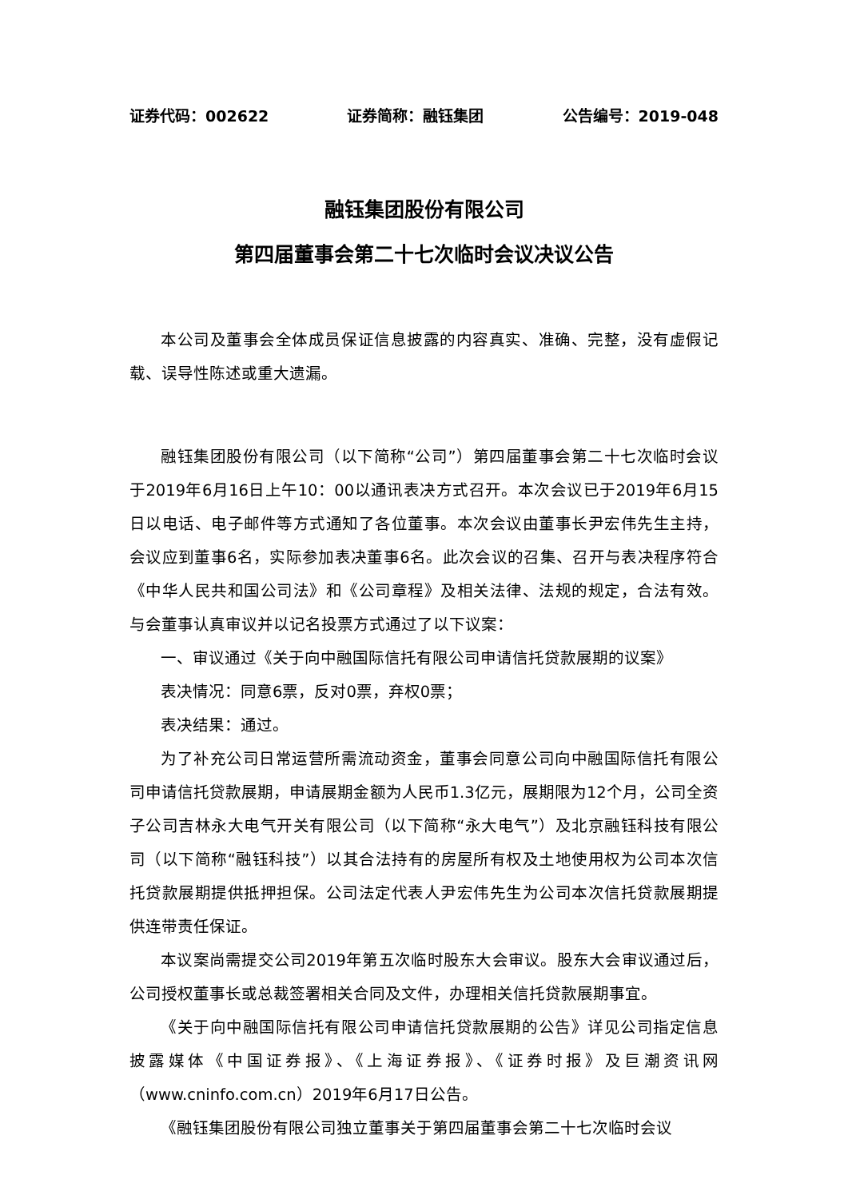证券代码：002622 证券简称：融钰集团 公告编号：2019-048
融钰集团股份有限公司
第四届董事会第二十七次临时会议决议公告
本公司及董事会全体成员保证信息披露的内容真实、准确、完整，没有虚假记载、误导性陈述或重大遗漏。
融钰集团股份有限公司（以下简称“公司”）第四届董事会第二十七次临时会议于2019年6月16日上午10：00以通讯表决方式召开。本次会议已于2019年6月15日以电话、电子邮件等方式通知了各位董事。本次会议由董事长尹宏伟先生主持，会议应到董事6名，实际参加表决董事6名。此次会议的召集、召开与表决程序符合《中华人民共和国公司法》和《公司章程》及相关法律、法规的规定，合法有效。与会董事认真审议并以记名投票方式通过了以下议案：
一、审议通过《关于向中融国际信托有限公司申请信托贷款展期的议案》
表决情况：同意6票，反对0票，弃权0票；
表决结果：通过。
为了补充公司日常运营所需流动资金，董事会同意公司向中融国际信托有限公司申请信托贷款展期，申请展期金额为人民币1.3亿元，展期限为12个月，公司全资子公司吉林永大电气开关有限公司（以下简称“永大电气”）及北京融钰科技有限公司（以下简称“融钰科技”）以其合法持有的房屋所有权及土地使用权为公司本次信托贷款展期提供抵押担保。公司法定代表人尹宏伟先生为公司本次信托贷款展期提供连带责任保证。
本议案尚需提交公司2019年第五次临时股东大会审议。股东大会审议通过后，公司授权董事长或总裁签署相关合同及文件，办理相关信托贷款展期事宜。
《关于向中融国际信托有限公司申请信托贷款展期的公告》详见公司指定信息披露媒体《中国证券报》、《上海证券报》、《证券时报》及巨潮资讯网（www.cninfo.com.cn）2019年6月17日公告。
《融钰集团股份有限公司独立董事关于第四届董事会第二十七次临时会议